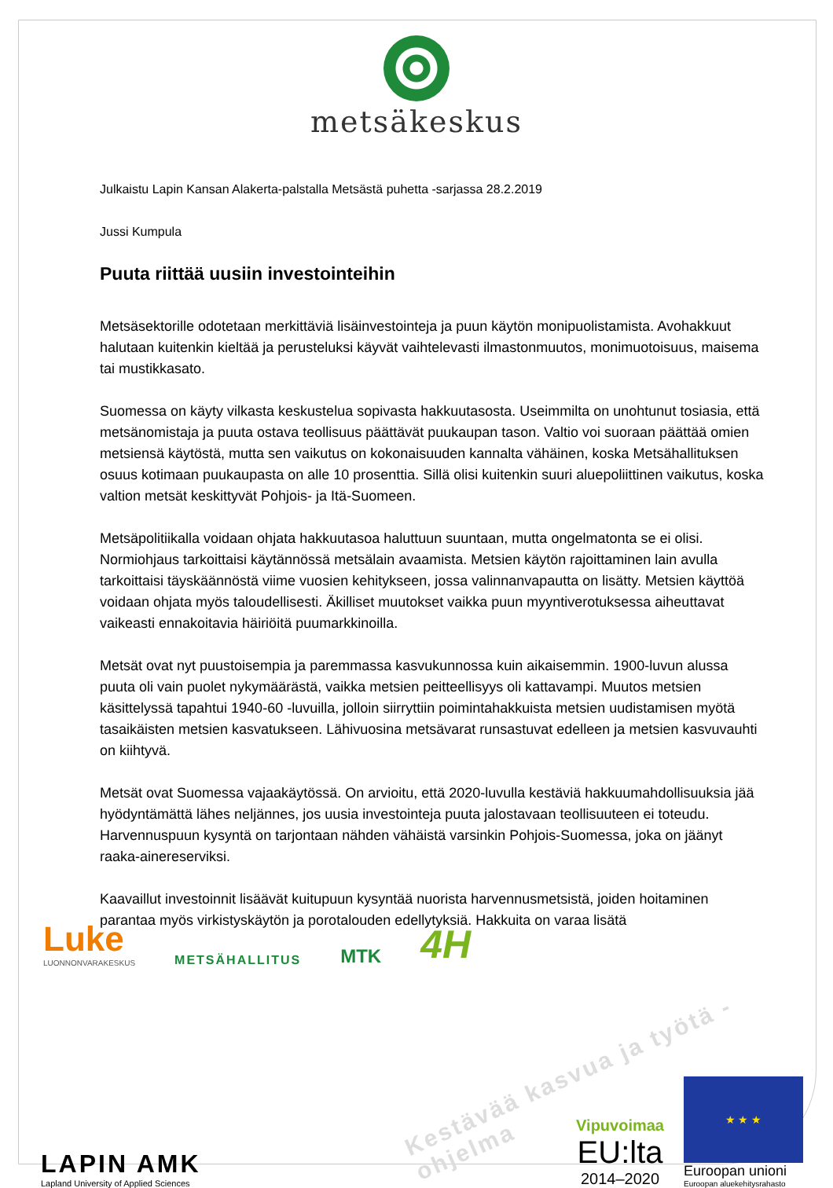metsäkeskus
Julkaistu Lapin Kansan Alakerta-palstalla Metsästä puhetta -sarjassa 28.2.2019
Jussi Kumpula
Puuta riittää uusiin investointeihin
Metsäsektorille odotetaan merkittäviä lisäinvestointeja ja puun käytön monipuolistamista. Avohakkuut halutaan kuitenkin kieltää ja perusteluksi käyvät vaihtelevasti ilmastonmuutos, monimuotoisuus, maisema tai mustikkasato.
Suomessa on käyty vilkasta keskustelua sopivasta hakkuutasosta. Useimmilta on unohtunut tosiasia, että metsänomistaja ja puuta ostava teollisuus päättävät puukaupan tason. Valtio voi suoraan päättää omien metsiensä käytöstä, mutta sen vaikutus on kokonaisuuden kannalta vähäinen, koska Metsähallituksen osuus kotimaan puukaupasta on alle 10 prosenttia. Sillä olisi kuitenkin suuri aluepoliittinen vaikutus, koska valtion metsät keskittyvät Pohjois- ja Itä-Suomeen.
Metsäpolitiikalla voidaan ohjata hakkuutasoa haluttuun suuntaan, mutta ongelmatonta se ei olisi. Normiohjaus tarkoittaisi käytännössä metsälain avaamista. Metsien käytön rajoittaminen lain avulla tarkoittaisi täyskäännöstä viime vuosien kehitykseen, jossa valinnanvapautta on lisätty. Metsien käyttöä voidaan ohjata myös taloudellisesti. Äkilliset muutokset vaikka puun myyntiverotuksessa aiheuttavat vaikeasti ennakoitavia häiriöitä puumarkkinoilla.
Metsät ovat nyt puustoisempia ja paremmassa kasvukunnossa kuin aikaisemmin. 1900-luvun alussa puuta oli vain puolet nykymäärästä, vaikka metsien peitteellisyys oli kattavampi. Muutos metsien käsittelyssä tapahtui 1940-60 -luvuilla, jolloin siirryttiin poimintahakkuista metsien uudistamisen myötä tasaikäisten metsien kasvatukseen. Lähivuosina metsävarat runsastuvat edelleen ja metsien kasvuvauhti on kiihtyvä.
Metsät ovat Suomessa vajaakäytössä. On arvioitu, että 2020-luvulla kestäviä hakkuumahdollisuuksia jää hyödyntämättä lähes neljännes, jos uusia investointeja puuta jalostavaan teollisuuteen ei toteudu. Harvennuspuun kysyntä on tarjontaan nähden vähäistä varsinkin Pohjois-Suomessa, joka on jäänyt raaka-ainereserviksi.
Kaavaillut investoinnit lisäävät kuitupuun kysyntää nuorista harvennusmetsistä, joiden hoitaminen parantaa myös virkistyskäytön ja porotalouden edellytyksiä. Hakkuita on varaa lisätä
Luke
LUONNONVARAKESKUS
METSÄHALLITUS
MTK
4H
Kestävää kasvua ja työtä -ohjelma
LAPIN AMK
Lapland University of Applied Sciences
Vipuvoimaa
EU:lta
2014–2020
★ ★ ★
Euroopan unioni
Euroopan aluekehitysrahasto